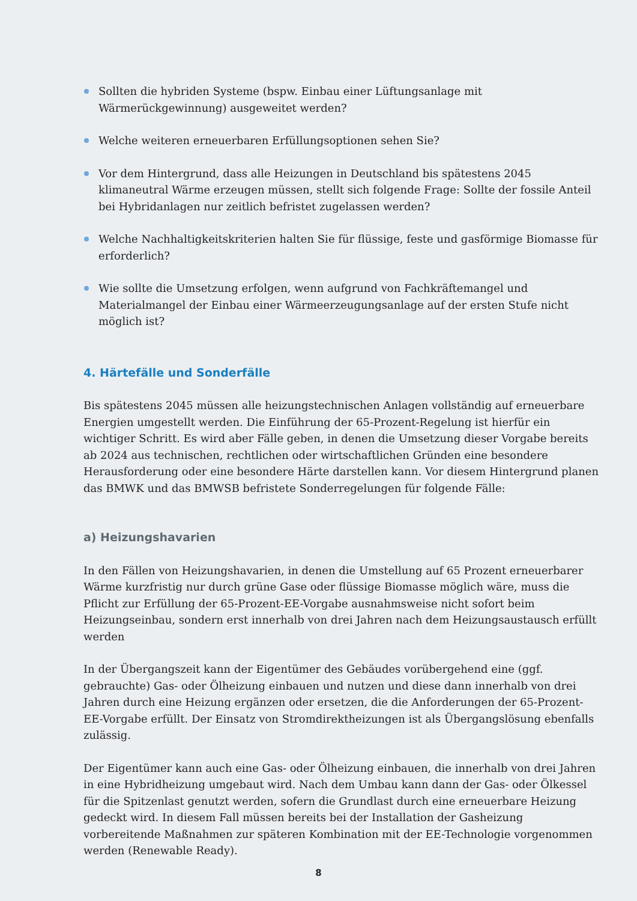Sollten die hybriden Systeme (bspw. Einbau einer Lüftungsanlage mit Wärmerückgewinnung) ausgeweitet werden?
Welche weiteren erneuerbaren Erfüllungsoptionen sehen Sie?
Vor dem Hintergrund, dass alle Heizungen in Deutschland bis spätestens 2045 klimaneutral Wärme erzeugen müssen, stellt sich folgende Frage: Sollte der fossile Anteil bei Hybridanlagen nur zeitlich befristet zugelassen werden?
Welche Nachhaltigkeitskriterien halten Sie für flüssige, feste und gasförmige Biomasse für erforderlich?
Wie sollte die Umsetzung erfolgen, wenn aufgrund von Fachkräftemangel und Materialmangel der Einbau einer Wärmeerzeugungsanlage auf der ersten Stufe nicht möglich ist?
4. Härtefälle und Sonderfälle
Bis spätestens 2045 müssen alle heizungstechnischen Anlagen vollständig auf erneuerbare Energien umgestellt werden. Die Einführung der 65-Prozent-Regelung ist hierfür ein wichtiger Schritt. Es wird aber Fälle geben, in denen die Umsetzung dieser Vorgabe bereits ab 2024 aus technischen, rechtlichen oder wirtschaftlichen Gründen eine besondere Herausforderung oder eine besondere Härte darstellen kann. Vor diesem Hintergrund planen das BMWK und das BMWSB befristete Sonderregelungen für folgende Fälle:
a) Heizungshavarien
In den Fällen von Heizungshavarien, in denen die Umstellung auf 65 Prozent erneuerbarer Wärme kurzfristig nur durch grüne Gase oder flüssige Biomasse möglich wäre, muss die Pflicht zur Erfüllung der 65-Prozent-EE-Vorgabe ausnahmsweise nicht sofort beim Heizungseinbau, sondern erst innerhalb von drei Jahren nach dem Heizungsaustausch erfüllt werden
In der Übergangszeit kann der Eigentümer des Gebäudes vorübergehend eine (ggf. gebrauchte) Gas- oder Ölheizung einbauen und nutzen und diese dann innerhalb von drei Jahren durch eine Heizung ergänzen oder ersetzen, die die Anforderungen der 65-Prozent-EE-Vorgabe erfüllt. Der Einsatz von Stromdirektheizungen ist als Übergangslösung ebenfalls zulässig.
Der Eigentümer kann auch eine Gas- oder Ölheizung einbauen, die innerhalb von drei Jahren in eine Hybridheizung umgebaut wird. Nach dem Umbau kann dann der Gas- oder Ölkessel für die Spitzenlast genutzt werden, sofern die Grundlast durch eine erneuerbare Heizung gedeckt wird. In diesem Fall müssen bereits bei der Installation der Gasheizung vorbereitende Maßnahmen zur späteren Kombination mit der EE-Technologie vorgenommen werden (Renewable Ready).
8